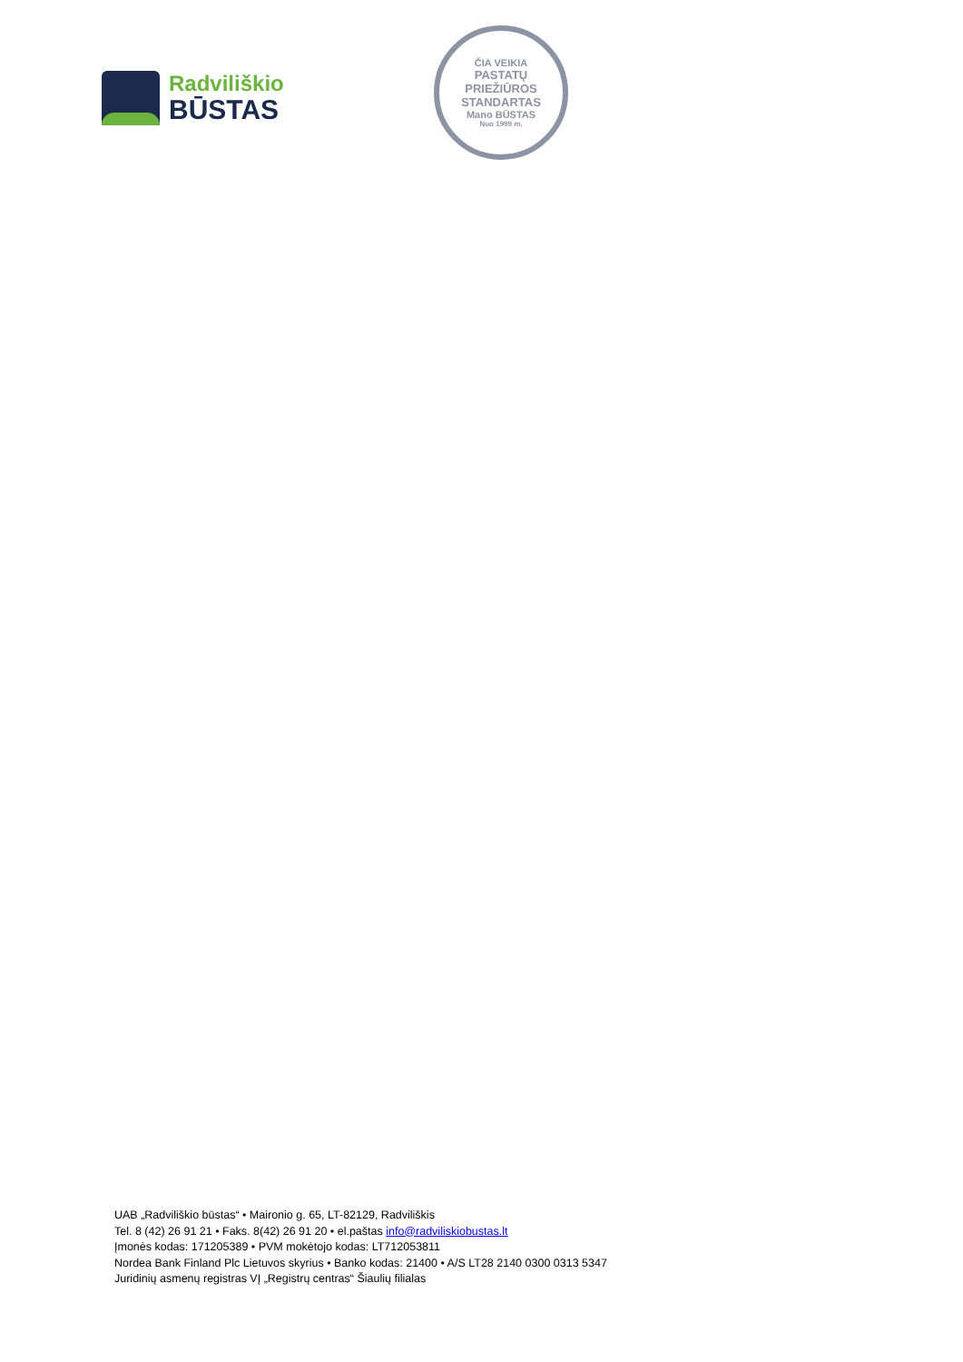Radviliškio
BŪSTAS
ČIA VEIKIA
PASTATŲ PRIEŽIŪROS
STANDARTAS
Mano BŪSTAS
Nuo 1999 m.
UAB „Radviliškio būstas“ • Maironio g. 65, LT-82129, Radviliškis
Tel. 8 (42) 26 91 21 • Faks. 8(42) 26 91 20 • el.paštas info@radviliskiobustas.lt
Įmonės kodas: 171205389 • PVM mokėtojo kodas: LT712053811
Nordea Bank Finland Plc Lietuvos skyrius • Banko kodas: 21400 • A/S LT28 2140 0300 0313 5347
Juridinių asmenų registras VĮ „Registrų centras“ Šiaulių filialas